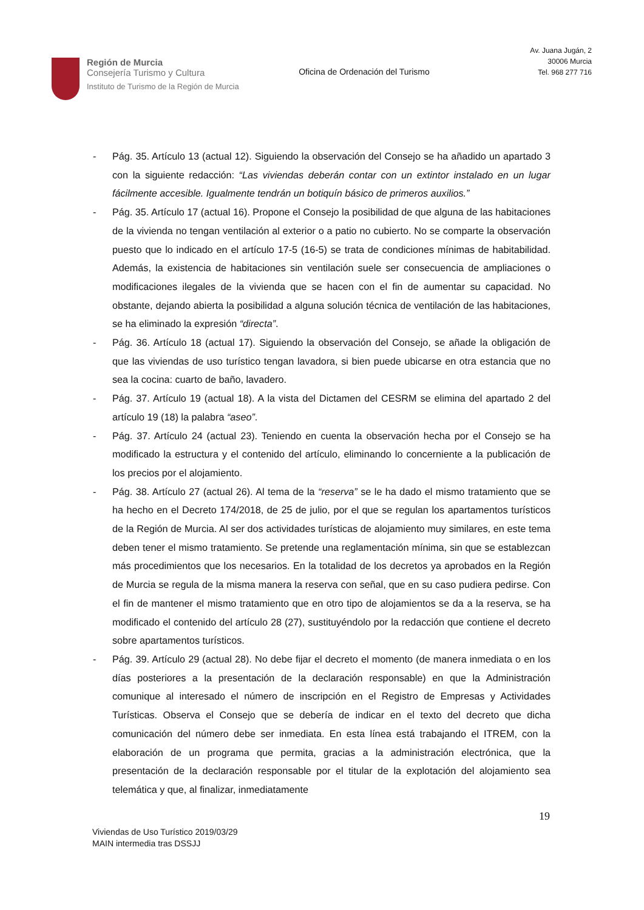Región de Murcia
Consejería Turismo y Cultura
Instituto de Turismo de la Región de Murcia
Oficina de Ordenación del Turismo
Av. Juana Jugán, 2
30006 Murcia
Tel. 968 277 716
- Pág. 35. Artículo 13 (actual 12). Siguiendo la observación del Consejo se ha añadido un apartado 3 con la siguiente redacción: “Las viviendas deberán contar con un extintor instalado en un lugar fácilmente accesible. Igualmente tendrán un botiquín básico de primeros auxilios.”
- Pág. 35. Artículo 17 (actual 16). Propone el Consejo la posibilidad de que alguna de las habitaciones de la vivienda no tengan ventilación al exterior o a patio no cubierto. No se comparte la observación puesto que lo indicado en el artículo 17-5 (16-5) se trata de condiciones mínimas de habitabilidad. Además, la existencia de habitaciones sin ventilación suele ser consecuencia de ampliaciones o modificaciones ilegales de la vivienda que se hacen con el fin de aumentar su capacidad. No obstante, dejando abierta la posibilidad a alguna solución técnica de ventilación de las habitaciones, se ha eliminado la expresión “directa”.
- Pág. 36. Artículo 18 (actual 17). Siguiendo la observación del Consejo, se añade la obligación de que las viviendas de uso turístico tengan lavadora, si bien puede ubicarse en otra estancia que no sea la cocina: cuarto de baño, lavadero.
- Pág. 37. Artículo 19 (actual 18). A la vista del Dictamen del CESRM se elimina del apartado 2 del artículo 19 (18) la palabra “aseo”.
- Pág. 37. Artículo 24 (actual 23). Teniendo en cuenta la observación hecha por el Consejo se ha modificado la estructura y el contenido del artículo, eliminando lo concerniente a la publicación de los precios por el alojamiento.
- Pág. 38. Artículo 27 (actual 26). Al tema de la “reserva” se le ha dado el mismo tratamiento que se ha hecho en el Decreto 174/2018, de 25 de julio, por el que se regulan los apartamentos turísticos de la Región de Murcia. Al ser dos actividades turísticas de alojamiento muy similares, en este tema deben tener el mismo tratamiento. Se pretende una reglamentación mínima, sin que se establezcan más procedimientos que los necesarios. En la totalidad de los decretos ya aprobados en la Región de Murcia se regula de la misma manera la reserva con señal, que en su caso pudiera pedirse. Con el fin de mantener el mismo tratamiento que en otro tipo de alojamientos se da a la reserva, se ha modificado el contenido del artículo 28 (27), sustituyéndolo por la redacción que contiene el decreto sobre apartamentos turísticos.
- Pág. 39. Artículo 29 (actual 28). No debe fijar el decreto el momento (de manera inmediata o en los días posteriores a la presentación de la declaración responsable) en que la Administración comunique al interesado el número de inscripción en el Registro de Empresas y Actividades Turísticas. Observa el Consejo que se debería de indicar en el texto del decreto que dicha comunicación del número debe ser inmediata. En esta línea está trabajando el ITREM, con la elaboración de un programa que permita, gracias a la administración electrónica, que la presentación de la declaración responsable por el titular de la explotación del alojamiento sea telemática y que, al finalizar, inmediatamente
19
Viviendas de Uso Turístico 2019/03/29
MAIN intermedia tras DSSJJ